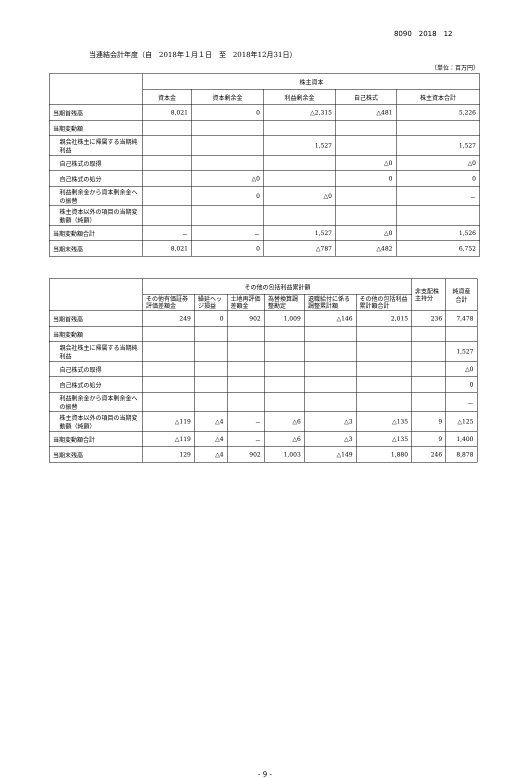8090　2018　12
当連結会計年度（自　2018年１月１日　至　2018年12月31日）
（単位：百万円）
| | 株主資本 | | | | |
| --- | --- | --- | --- | --- | --- |
| | 資本金 | 資本剰余金 | 利益剰余金 | 自己株式 | 株主資本合計 |
| 当期首残高 | 8,021 | 0 | △2,315 | △481 | 5,226 |
| 当期変動額 | | | | | |
| 親会社株主に帰属する当期純利益 | | | 1,527 | | 1,527 |
| 自己株式の取得 | | | | △0 | △0 |
| 自己株式の処分 | | △0 | | 0 | 0 |
| 利益剰余金から資本剰余金への振替 | | 0 | △0 | | － |
| 株主資本以外の項目の当期変動額（純額） | | | | | |
| 当期変動額合計 | － | － | 1,527 | △0 | 1,526 |
| 当期末残高 | 8,021 | 0 | △787 | △482 | 6,752 |
| | その他の包括利益累計額 | | | | | | 非支配株主持分 | 純資産合計 |
| --- | --- | --- | --- | --- | --- | --- | --- | --- |
| | その他有価証券評価差額金 | 繰延ヘッジ損益 | 土地再評価差額金 | 為替換算調整勘定 | 退職給付に係る調整累計額 | その他の包括利益累計額合計 | | |
| 当期首残高 | 249 | 0 | 902 | 1,009 | △146 | 2,015 | 236 | 7,478 |
| 当期変動額 | | | | | | | | |
| 親会社株主に帰属する当期純利益 | | | | | | | | 1,527 |
| 自己株式の取得 | | | | | | | | △0 |
| 自己株式の処分 | | | | | | | | 0 |
| 利益剰余金から資本剰余金への振替 | | | | | | | | － |
| 株主資本以外の項目の当期変動額（純額） | △119 | △4 | － | △6 | △3 | △135 | 9 | △125 |
| 当期変動額合計 | △119 | △4 | － | △6 | △3 | △135 | 9 | 1,400 |
| 当期末残高 | 129 | △4 | 902 | 1,003 | △149 | 1,880 | 246 | 8,878 |
- 9 -